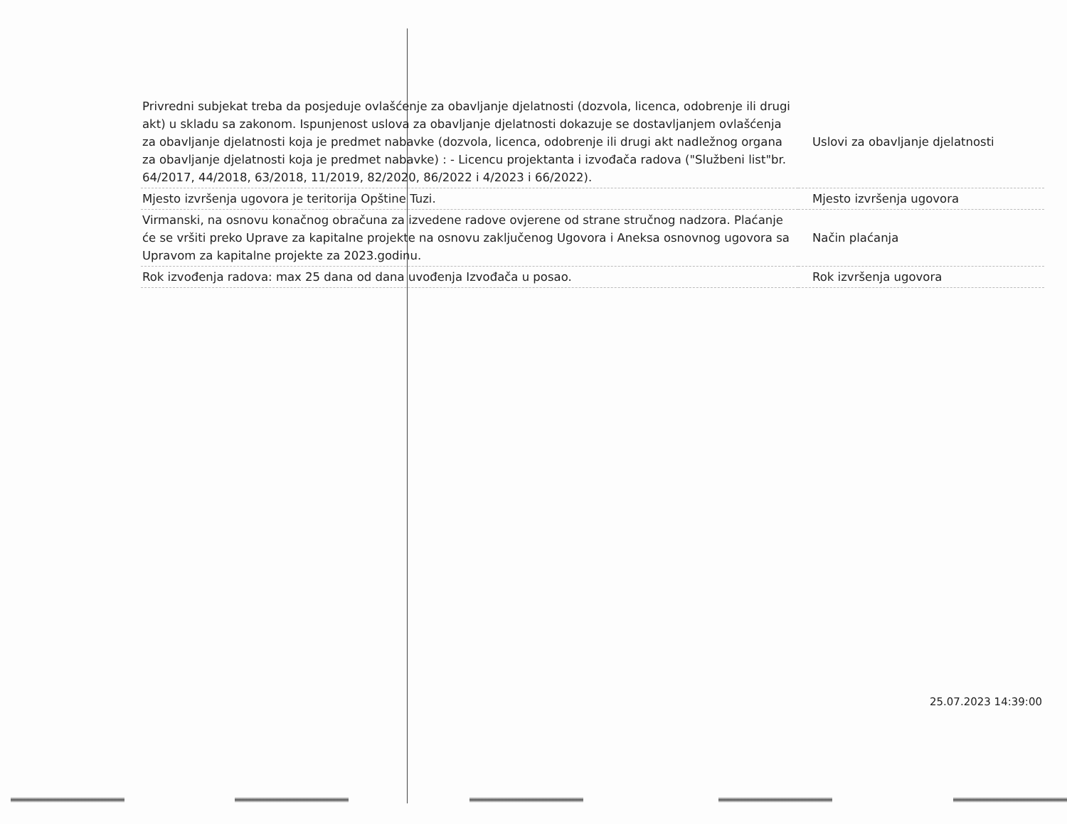| Privredni subjekat treba da posjeduje ovlašćenje za obavljanje djelatnosti (dozvola, licenca, odobrenje ili drugi akt) u skladu sa zakonom. Ispunjenost uslova za obavljanje djelatnosti dokazuje se dostavljanjem ovlašćenja za obavljanje djelatnosti koja je predmet nabavke (dozvola, licenca, odobrenje ili drugi akt nadležnog organa za obavljanje djelatnosti koja je predmet nabavke) : - Licencu projektanta i izvođača radova ("Službeni list"br. 64/2017, 44/2018, 63/2018, 11/2019, 82/2020, 86/2022 i 4/2023 i 66/2022). | Uslovi za obavljanje djelatnosti |
| Mjesto izvršenja ugovora je teritorija Opštine Tuzi. | Mjesto izvršenja ugovora |
| Virmanski, na osnovu konačnog obračuna za izvedene radove ovjerene od strane stručnog nadzora. Plaćanje će se vršiti preko Uprave za kapitalne projekte na osnovu zaključenog Ugovora i Aneksa osnovnog ugovora sa Upravom za kapitalne projekte za 2023.godinu. | Način plaćanja |
| Rok izvođenja radova: max 25 dana od dana uvođenja Izvođača u posao. | Rok izvršenja ugovora |
25.07.2023 14:39:00